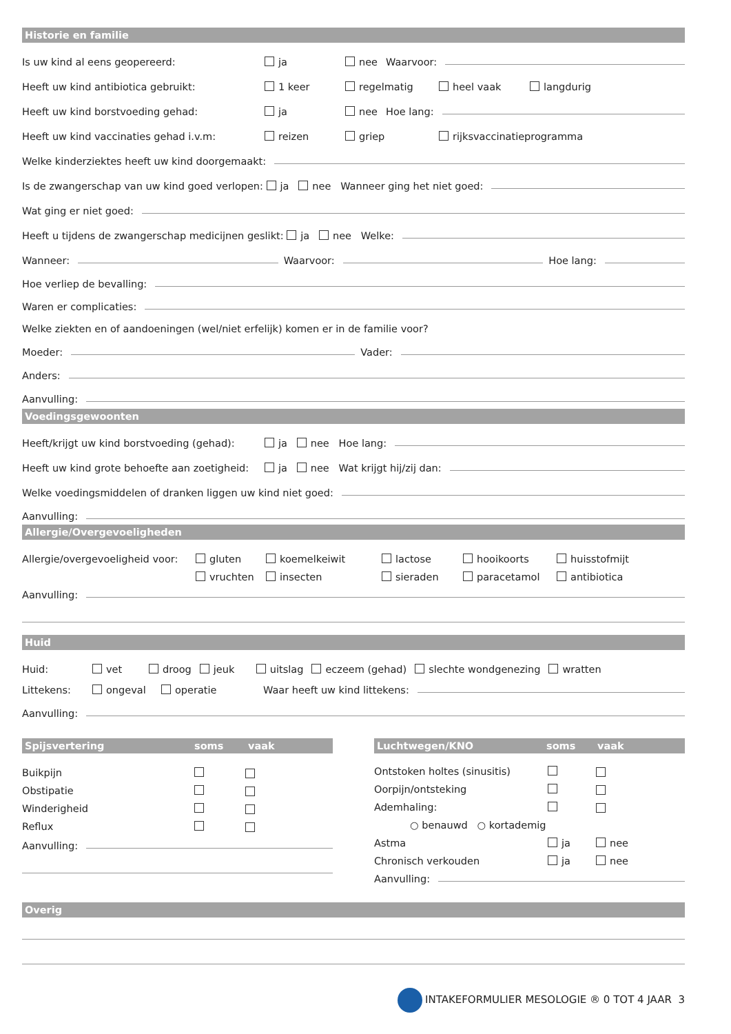Historie en familie
Is uw kind al eens geopereerd: ja nee Waarvoor:
Heeft uw kind antibiotica gebruikt: 1 keer regelmatig heel vaak langdurig
Heeft uw kind borstvoeding gehad: ja nee Hoe lang:
Heeft uw kind vaccinaties gehad i.v.m: reizen griep rijksvaccinatieprogramma
Welke kinderziektes heeft uw kind doorgemaakt:
Is de zwangerschap van uw kind goed verlopen: ja nee Wanneer ging het niet goed:
Wat ging er niet goed:
Heeft u tijdens de zwangerschap medicijnen geslikt: ja nee Welke:
Wanneer:
Waarvoor:
Hoe lang:
Hoe verliep de bevalling:
Waren er complicaties:
Welke ziekten en of aandoeningen (wel/niet erfelijk) komen er in de familie voor?
Moeder:
Vader:
Anders:
Aanvulling:
Voedingsgewoonten
Heeft/krijgt uw kind borstvoeding (gehad): ja nee Hoe lang:
Heeft uw kind grote behoefte aan zoetigheid: ja nee Wat krijgt hij/zij dan:
Welke voedingsmiddelen of dranken liggen uw kind niet goed:
Aanvulling:
Allergie/Overgevoeligheden
Allergie/overgevoeligheid voor: gluten koemelkeiwit lactose hooikoorts huisstofmijt
vruchten insecten sieraden paracetamol antibiotica
Aanvulling:
Huid
Huid: vet droog jeuk uitslag eczeem (gehad) slechte wondgenezing wratten
Littekens: ongeval operatie Waar heeft uw kind littekens:
Aanvulling:
Spijsvertering soms vaak
Buikpijn
Obstipatie
Winderigheid
Reflux
Aanvulling:
Luchtwegen/KNO soms vaak
Ontstoken holtes (sinusitis)
Oorpijn/ontsteking
Ademhaling:
○ benauwd ○ kortademig
Astma ja nee
Chronisch verkouden ja nee
Aanvulling:
Overig
INTAKEFORMULIER MESOLOGIE ® 0 TOT 4 JAAR 3